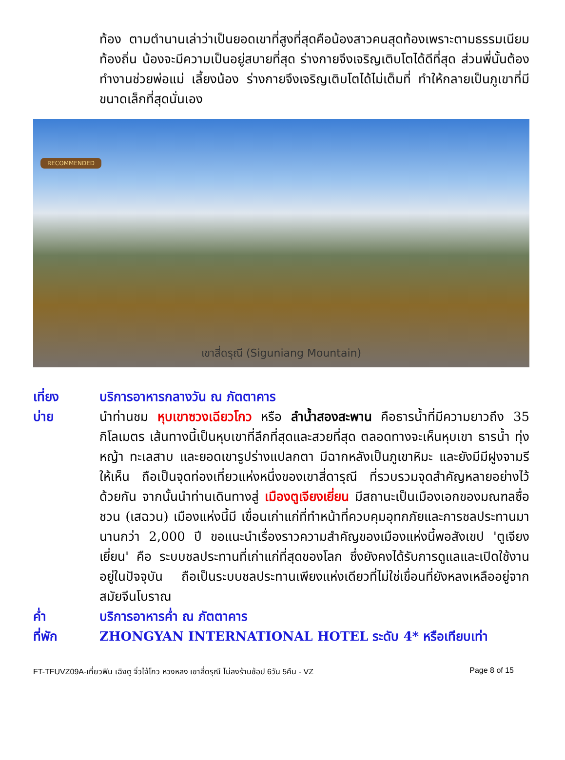ท้อง ตามตำนานเล่าว่าเป็นยอดเขาที่สูงที่สุดคือน้องสาวคนสุดท้องเพราะตามธรรมเนียมท้องถิ่น น้องจะมีความเป็นอยู่สบายที่สุด ร่างกายจึงเจริญเติบโตได้ดีที่สุด ส่วนพี่นั้นต้องทำงานช่วยพ่อแม่ เลี้ยงน้อง ร่างกายจึงเจริญเติบโตได้ไม่เต็มที่ ทำให้กลายเป็นภูเขาที่มีขนาดเล็กที่สุดนั่นเอง
RECOMMENDED
เขาสี่ดรุณี (Siguniang Mountain)
เที่ยง บริการอาหารกลางวัน ณ ภัตตาคาร
บ่าย นำท่านชม หุบเขาซวงเฉียวโกว หรือ ลำน้ำสองสะพาน คือธารน้ำที่มีความยาวถึง 35 กิโลเมตร เส้นทางนี้เป็นหุบเขาที่ลึกที่สุดและสวยที่สุด ตลอดทางจะเห็นหุบเขา ธารน้ำ ทุ่งหญ้า ทะเลสาบ และยอดเขารูปร่างแปลกตา มีฉากหลังเป็นภูเขาหิมะ และยังมีมีฝูงจามรีให้เห็น ถือเป็นจุดท่องเที่ยวแห่งหนึ่งของเขาสี่ดารุณี ที่รวบรวมจุดสำคัญหลายอย่างไว้ด้วยกัน จากนั้นนำท่านเดินทางสู่ เมืองตูเจียงเยี่ยน มีสถานะเป็นเมืองเอกของมณฑลซื่อชวน (เสฉวน) เมืองแห่งนี้มี เขื่อนเก่าแก่ที่ทำหน้าที่ควบคุมอุทกภัยและการชลประทานมานานกว่า 2,000 ปี ขอแนะนำเรื่องราวความสำคัญของเมืองแห่งนี้พอสังเขป 'ตูเจียงเยี่ยน' คือ ระบบชลประทานที่เก่าแก่ที่สุดของโลก ซึ่งยังคงได้รับการดูแลและเปิดใช้งานอยู่ในปัจจุบัน ถือเป็นระบบชลประทานเพียงแห่งเดียวที่ไม่ใช่เขื่อนที่ยังหลงเหลืออยู่จากสมัยจีนโบราณ
ค่ำ บริการอาหารค่ำ ณ ภัตตาคาร
ที่พัก ZHONGYAN INTERNATIONAL HOTEL ระดับ 4* หรือเทียบเท่า
FT-TFUVZ09A-เที่ยวฟิน เฉิงตู จิ่วไจ้โกว หวงหลง เขาสี่ดรุณี ไม่ลงร้านช้อป 6วัน 5คืน - VZ Page 8 of 15